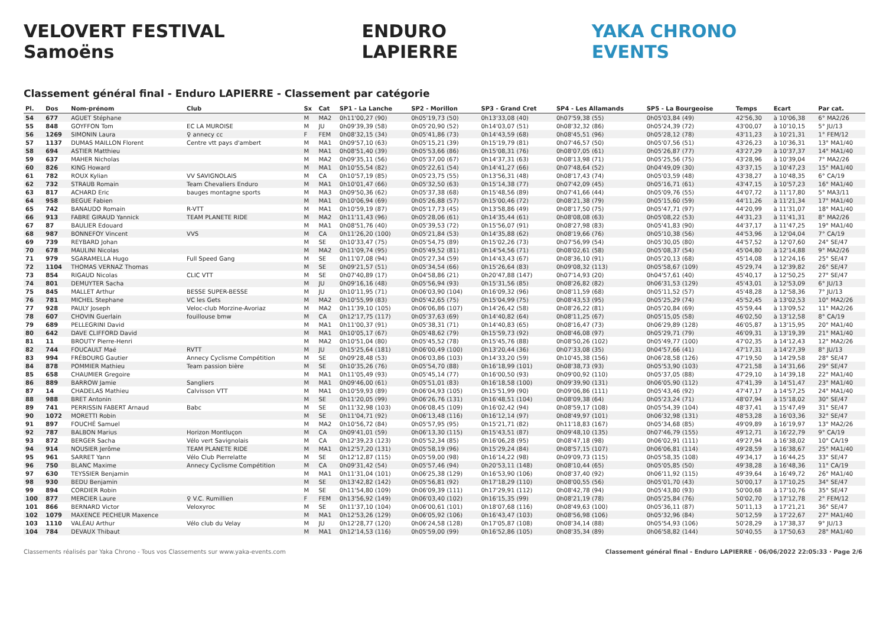VELOVERT FESTIVAL Samoëns ENDURO LAPIERRE YAKA CHRONO EVENTS
Classement général final - Enduro LAPIERRE - Classement par catégorie
| Pl. | Dos | Nom-prénom | Club | Sx | Cat | SP1 - La Lanche | SP2 - Morillon | SP3 - Grand Cret | SP4 - Les Allamands | SP5 - La Bourgeoise | Temps | Ecart | Par cat. |
| --- | --- | --- | --- | --- | --- | --- | --- | --- | --- | --- | --- | --- | --- |
| 54 | 677 | AGUET Stéphane | | M | MA2 | 0h11'00,27 (90) | 0h05'19,73 (50) | 0h13'33,08 (40) | 0h07'59,38 (55) | 0h05'03,84 (49) | 42'56,30 | à 10'06,38 | 6° MA2/26 |
| 55 | 848 | GOYFFON Tom | EC LA MUROISE | M | JU | 0h09'39,39 (58) | 0h05'20,90 (52) | 0h14'03,07 (51) | 0h08'32,32 (86) | 0h05'24,39 (72) | 43'00,07 | à 10'10,15 | 5° JU/13 |
| 56 | 1269 | SIMONIN Laura | ♀ annecy cc | F | FEM | 0h08'32,15 (34) | 0h05'41,86 (73) | 0h14'43,59 (68) | 0h08'45,51 (96) | 0h05'28,12 (78) | 43'11,23 | à 10'21,31 | 1° FEM/12 |
| 57 | 1137 | DUMAS MAILLON Florent | Centre vtt pays d'ambert | M | MA1 | 0h09'57,10 (63) | 0h05'15,21 (39) | 0h15'19,79 (81) | 0h07'46,57 (50) | 0h05'07,56 (51) | 43'26,23 | à 10'36,31 | 13° MA1/40 |
| 58 | 694 | ASTIER Matthieu | | M | MA1 | 0h08'51,40 (39) | 0h05'53,66 (86) | 0h15'08,31 (76) | 0h08'07,05 (61) | 0h05'26,87 (77) | 43'27,29 | à 10'37,37 | 14° MA1/40 |
| 59 | 637 | MAHER Nicholas | | M | MA2 | 0h09'35,11 (56) | 0h05'37,00 (67) | 0h14'37,31 (63) | 0h08'13,98 (71) | 0h05'25,56 (75) | 43'28,96 | à 10'39,04 | 7° MA2/26 |
| 60 | 826 | KING Howard | | M | MA1 | 0h10'55,54 (82) | 0h05'22,61 (54) | 0h14'41,27 (66) | 0h07'48,64 (52) | 0h04'49,09 (30) | 43'37,15 | à 10'47,23 | 15° MA1/40 |
| 61 | 782 | ROUX Kylian | VV SAVIGNOLAIS | M | CA | 0h10'57,19 (85) | 0h05'23,75 (55) | 0h13'56,31 (48) | 0h08'17,43 (74) | 0h05'03,59 (48) | 43'38,27 | à 10'48,35 | 6° CA/19 |
| 62 | 732 | STRAUB Romain | Team Chevaliers Enduro | M | MA1 | 0h10'01,47 (66) | 0h05'32,50 (63) | 0h15'14,38 (77) | 0h07'42,09 (45) | 0h05'16,71 (61) | 43'47,15 | à 10'57,23 | 16° MA1/40 |
| 63 | 817 | ACHARD Eric | bauges montagne sports | M | MA3 | 0h09'50,36 (62) | 0h05'37,38 (68) | 0h15'48,56 (89) | 0h07'41,66 (44) | 0h05'09,76 (55) | 44'07,72 | à 11'17,80 | 5° MA3/11 |
| 64 | 958 | BEGUE Fabien | | M | MA1 | 0h10'06,94 (69) | 0h05'26,88 (57) | 0h15'00,46 (72) | 0h08'21,38 (79) | 0h05'15,60 (59) | 44'11,26 | à 11'21,34 | 17° MA1/40 |
| 65 | 742 | BANAUDO Romain | R-VTT | M | MA1 | 0h10'59,19 (87) | 0h05'17,73 (45) | 0h13'58,86 (49) | 0h08'17,50 (75) | 0h05'47,71 (97) | 44'20,99 | à 11'31,07 | 18° MA1/40 |
| 66 | 913 | FABRE GIRAUD Yannick | TEAM PLANETE RIDE | M | MA2 | 0h11'11,43 (96) | 0h05'28,06 (61) | 0h14'35,44 (61) | 0h08'08,08 (63) | 0h05'08,22 (53) | 44'31,23 | à 11'41,31 | 8° MA2/26 |
| 67 | 87 | BAULIER Edouard | | M | MA1 | 0h08'51,76 (40) | 0h05'39,53 (72) | 0h15'56,07 (91) | 0h08'27,98 (83) | 0h05'41,83 (90) | 44'37,17 | à 11'47,25 | 19° MA1/40 |
| 68 | 987 | BONNEFOY Vincent | VVS | M | CA | 0h11'26,20 (100) | 0h05'21,84 (53) | 0h14'35,88 (62) | 0h08'19,66 (76) | 0h05'10,38 (56) | 44'53,96 | à 12'04,04 | 7° CA/19 |
| 69 | 739 | REYBARD Johan | | M | SE | 0h10'33,47 (75) | 0h05'54,75 (89) | 0h15'02,26 (73) | 0h07'56,99 (54) | 0h05'30,05 (80) | 44'57,52 | à 12'07,60 | 24° SE/47 |
| 70 | 678 | MAULINI Nicolas | | M | MA2 | 0h11'09,74 (95) | 0h05'49,52 (81) | 0h14'54,56 (71) | 0h08'02,61 (58) | 0h05'08,37 (54) | 45'04,80 | à 12'14,88 | 9° MA2/26 |
| 71 | 979 | SGARAMELLA Hugo | Full Speed Gang | M | SE | 0h11'07,08 (94) | 0h05'27,34 (59) | 0h14'43,43 (67) | 0h08'36,10 (91) | 0h05'20,13 (68) | 45'14,08 | à 12'24,16 | 25° SE/47 |
| 72 | 1104 | THOMAS VERNAZ Thomas | | M | SE | 0h09'21,57 (51) | 0h05'34,54 (66) | 0h15'26,64 (83) | 0h09'08,32 (113) | 0h05'58,67 (109) | 45'29,74 | à 12'39,82 | 26° SE/47 |
| 73 | 854 | RIGAUD Nicolas | CLIC VTT | M | SE | 0h07'40,89 (17) | 0h04'58,86 (21) | 0h20'47,88 (147) | 0h07'14,93 (20) | 0h04'57,61 (40) | 45'40,17 | à 12'50,25 | 27° SE/47 |
| 74 | 801 | DEMUYTER Sacha | | M | JU | 0h09'16,16 (48) | 0h05'56,94 (93) | 0h15'31,56 (85) | 0h08'26,82 (82) | 0h06'31,53 (129) | 45'43,01 | à 12'53,09 | 6° JU/13 |
| 75 | 845 | MALLET Arthur | BESSE SUPER-BESSE | M | JU | 0h10'11,95 (71) | 0h06'03,90 (104) | 0h16'09,32 (96) | 0h08'11,59 (68) | 0h05'11,52 (57) | 45'48,28 | à 12'58,36 | 7° JU/13 |
| 76 | 781 | MICHEL Stephane | VC les Gets | M | MA2 | 0h10'55,99 (83) | 0h05'42,65 (75) | 0h15'04,99 (75) | 0h08'43,53 (95) | 0h05'25,29 (74) | 45'52,45 | à 13'02,53 | 10° MA2/26 |
| 77 | 928 | PAULY Joseph | Veloc-club Morzine-Avoriaz | M | MA2 | 0h11'39,10 (105) | 0h06'06,86 (107) | 0h14'26,42 (58) | 0h08'26,22 (81) | 0h05'20,84 (69) | 45'59,44 | à 13'09,52 | 11° MA2/26 |
| 78 | 607 | CHOVIN Guerlain | fouillouse bmw | M | CA | 0h12'17,75 (117) | 0h05'37,63 (69) | 0h14'40,82 (64) | 0h08'11,25 (67) | 0h05'15,05 (58) | 46'02,50 | à 13'12,58 | 8° CA/19 |
| 79 | 689 | PELLEGRINI David | | M | MA1 | 0h11'00,37 (91) | 0h05'38,31 (71) | 0h14'40,83 (65) | 0h08'16,47 (73) | 0h06'29,89 (128) | 46'05,87 | à 13'15,95 | 20° MA1/40 |
| 80 | 642 | DAVE CLIFFORD David | | M | MA1 | 0h10'05,17 (67) | 0h05'48,62 (79) | 0h15'59,73 (92) | 0h08'46,08 (97) | 0h05'29,71 (79) | 46'09,31 | à 13'19,39 | 21° MA1/40 |
| 81 | 11 | BROUTY Pierre-Henri | | M | MA2 | 0h10'51,04 (80) | 0h05'45,52 (78) | 0h15'45,76 (88) | 0h08'50,26 (102) | 0h05'49,77 (100) | 47'02,35 | à 14'12,43 | 12° MA2/26 |
| 82 | 744 | FOUCAULT Maé | RVTT | M | JU | 0h15'25,64 (181) | 0h06'00,49 (100) | 0h13'20,44 (36) | 0h07'33,08 (35) | 0h04'57,66 (41) | 47'17,31 | à 14'27,39 | 8° JU/13 |
| 83 | 994 | FRÉBOURG Gautier | Annecy Cyclisme Compétition | M | SE | 0h09'28,48 (53) | 0h06'03,86 (103) | 0h14'33,20 (59) | 0h10'45,38 (156) | 0h06'28,58 (126) | 47'19,50 | à 14'29,58 | 28° SE/47 |
| 84 | 878 | POMMIER Mathieu | Team passion bière | M | SE | 0h10'35,26 (76) | 0h05'54,70 (88) | 0h16'18,99 (101) | 0h08'38,73 (93) | 0h05'53,90 (103) | 47'21,58 | à 14'31,66 | 29° SE/47 |
| 85 | 658 | CHAUMIER Gregoire | | M | MA1 | 0h11'05,49 (93) | 0h05'45,14 (77) | 0h16'00,50 (93) | 0h09'00,92 (110) | 0h05'37,05 (88) | 47'29,10 | à 14'39,18 | 22° MA1/40 |
| 86 | 889 | BARROW Jamie | Sangliers | M | MA1 | 0h09'46,00 (61) | 0h05'51,01 (83) | 0h16'18,58 (100) | 0h09'39,90 (131) | 0h06'05,90 (112) | 47'41,39 | à 14'51,47 | 23° MA1/40 |
| 87 | 14 | CHADELAS Mathieu | Calvisson VTT | M | MA1 | 0h10'59,93 (89) | 0h06'04,93 (105) | 0h15'51,99 (90) | 0h09'06,86 (111) | 0h05'43,46 (92) | 47'47,17 | à 14'57,25 | 24° MA1/40 |
| 88 | 988 | BRET Antonin | | M | SE | 0h11'20,05 (99) | 0h06'26,76 (131) | 0h16'48,51 (104) | 0h08'09,38 (64) | 0h05'23,24 (71) | 48'07,94 | à 15'18,02 | 30° SE/47 |
| 89 | 741 | PERRISSIN FABERT Arnaud | Babc | M | SE | 0h11'32,98 (103) | 0h06'08,45 (109) | 0h16'02,42 (94) | 0h08'59,17 (108) | 0h05'54,39 (104) | 48'37,41 | à 15'47,49 | 31° SE/47 |
| 90 | 1072 | MORETTI Robin | | M | SE | 0h11'04,71 (92) | 0h06'13,48 (116) | 0h16'12,14 (97) | 0h08'49,97 (101) | 0h06'32,98 (131) | 48'53,28 | à 16'03,36 | 32° SE/47 |
| 91 | 897 | FOUCHÉ Samuel | | M | MA2 | 0h10'56,72 (84) | 0h05'57,95 (95) | 0h15'21,71 (82) | 0h11'18,83 (167) | 0h05'34,68 (85) | 49'09,89 | à 16'19,97 | 13° MA2/26 |
| 92 | 787 | BALBON Marius | Horizon Montluçon | M | CA | 0h09'41,01 (59) | 0h06'13,30 (115) | 0h15'43,51 (87) | 0h09'48,10 (135) | 0h07'46,79 (155) | 49'12,71 | à 16'22,79 | 9° CA/19 |
| 93 | 872 | BERGER Sacha | Vélo vert Savignolais | M | CA | 0h12'39,23 (123) | 0h05'52,34 (85) | 0h16'06,28 (95) | 0h08'47,18 (98) | 0h06'02,91 (111) | 49'27,94 | à 16'38,02 | 10° CA/19 |
| 94 | 914 | NOUSIER Jerôme | TEAM PLANETE RIDE | M | MA1 | 0h12'57,20 (131) | 0h05'58,19 (96) | 0h15'29,24 (84) | 0h08'57,15 (107) | 0h06'06,81 (114) | 49'28,59 | à 16'38,67 | 25° MA1/40 |
| 95 | 961 | SARRET Yann | Vélo Club Pierrelatte | M | SE | 0h12'12,87 (115) | 0h05'59,00 (98) | 0h16'14,22 (98) | 0h09'09,73 (115) | 0h05'58,35 (108) | 49'34,17 | à 16'44,25 | 33° SE/47 |
| 96 | 750 | BLANC Maxime | Annecy Cyclisme Compétition | M | CA | 0h09'31,42 (54) | 0h05'57,46 (94) | 0h20'53,11 (148) | 0h08'10,44 (65) | 0h05'05,85 (50) | 49'38,28 | à 16'48,36 | 11° CA/19 |
| 97 | 630 | TEYSSIER Benjamin | | M | MA1 | 0h11'31,04 (101) | 0h06'25,38 (129) | 0h16'53,90 (106) | 0h08'37,40 (92) | 0h06'11,92 (115) | 49'39,64 | à 16'49,72 | 26° MA1/40 |
| 98 | 930 | BEDU Benjamin | | M | SE | 0h13'42,82 (142) | 0h05'56,81 (92) | 0h17'18,29 (110) | 0h08'00,55 (56) | 0h05'01,70 (43) | 50'00,17 | à 17'10,25 | 34° SE/47 |
| 99 | 894 | CORDIER Robin | | M | SE | 0h11'54,80 (109) | 0h06'09,39 (111) | 0h17'29,91 (112) | 0h08'42,78 (94) | 0h05'43,80 (93) | 50'00,68 | à 17'10,76 | 35° SE/47 |
| 100 | 877 | MERCIER Laure | ♀ V.C. Rumillien | F | FEM | 0h13'56,92 (149) | 0h06'03,40 (102) | 0h16'15,35 (99) | 0h08'21,19 (78) | 0h05'25,84 (76) | 50'02,70 | à 17'12,78 | 2° FEM/12 |
| 101 | 866 | BERNARD Victor | Veloxyroc | M | SE | 0h11'37,10 (104) | 0h06'00,61 (101) | 0h18'07,68 (116) | 0h08'49,63 (100) | 0h05'36,11 (87) | 50'11,13 | à 17'21,21 | 36° SE/47 |
| 102 | 1079 | MAXENCE PECHEUR Maxence | | M | MA1 | 0h12'53,26 (129) | 0h06'05,92 (106) | 0h16'43,47 (103) | 0h08'56,98 (106) | 0h05'32,96 (84) | 50'12,59 | à 17'22,67 | 27° MA1/40 |
| 103 | 1110 | VALÉAU Arthur | Vélo club du Velay | M | JU | 0h12'28,77 (120) | 0h06'24,58 (128) | 0h17'05,87 (108) | 0h08'34,14 (88) | 0h05'54,93 (106) | 50'28,29 | à 17'38,37 | 9° JU/13 |
| 104 | 784 | DEVAUX Thibaut | | M | MA1 | 0h12'14,53 (116) | 0h05'59,00 (99) | 0h16'52,86 (105) | 0h08'35,34 (89) | 0h06'58,82 (144) | 50'40,55 | à 17'50,63 | 28° MA1/40 |
Classements réalisés par Yaka Chrono - Tous vos Classements sur www.yaka-events.com Classement général final - Enduro LAPIERRE · 06/06/2022 22:05:33 · Page 2/6